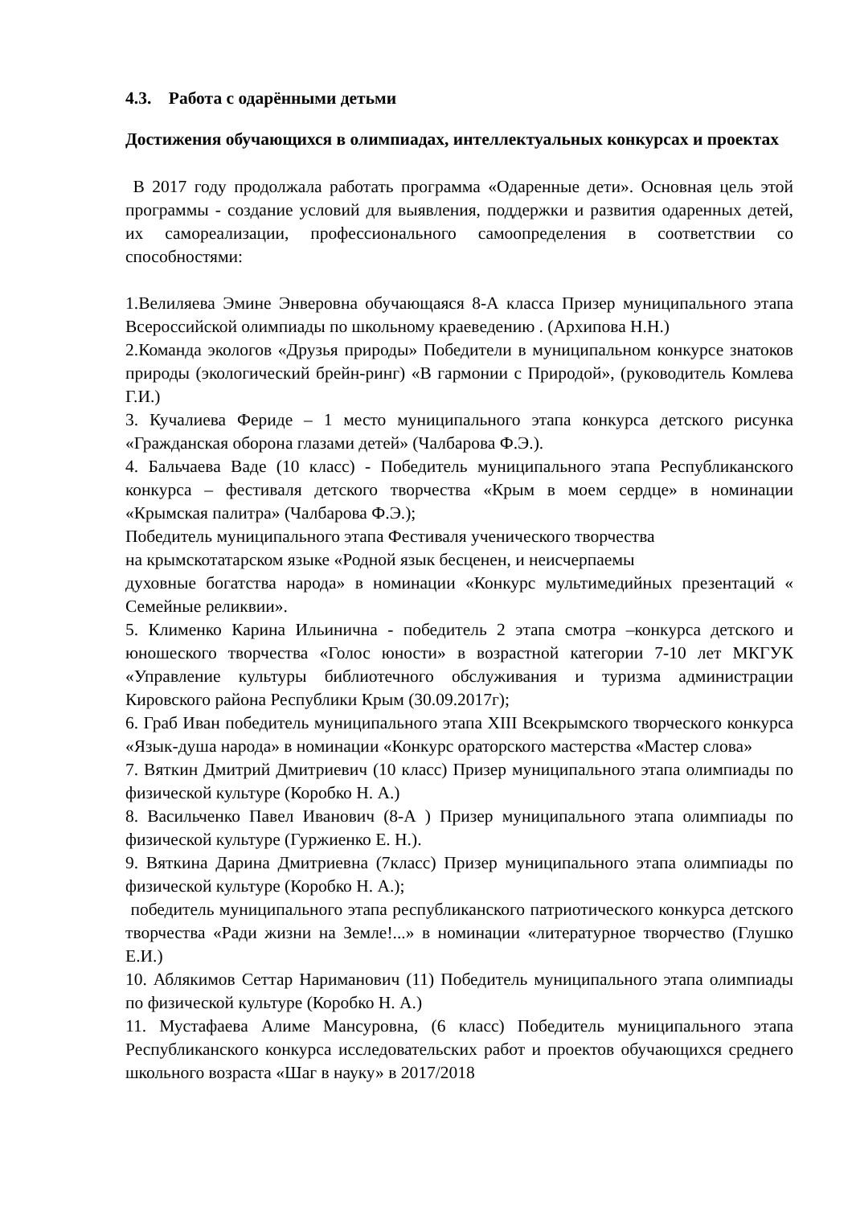4.3. Работа с одарёнными детьми
Достижения обучающихся в олимпиадах, интеллектуальных конкурсах и проектах
В 2017 году продолжала работать программа «Одаренные дети». Основная цель этой программы - создание условий для выявления, поддержки и развития одаренных детей, их самореализации, профессионального самоопределения в соответствии со способностями:
1.Велиляева Эмине Энверовна обучающаяся 8-А класса Призер муниципального этапа Всероссийской олимпиады по школьному краеведению . (Архипова Н.Н.)
2.Команда экологов «Друзья природы» Победители в муниципальном конкурсе знатоков природы (экологический брейн-ринг) «В гармонии с Природой», (руководитель Комлева Г.И.)
3. Кучалиева Фериде – 1 место муниципального этапа конкурса детского рисунка «Гражданская оборона глазами детей» (Чалбарова Ф.Э.).
4. Бальчаева Ваде (10 класс) - Победитель муниципального этапа Республиканского конкурса – фестиваля детского творчества «Крым в моем сердце» в номинации «Крымская палитра» (Чалбарова Ф.Э.);
Победитель муниципального этапа Фестиваля ученического творчества
на крымскотатарском языке «Родной язык бесценен, и неисчерпаемы
духовные богатства народа» в номинации «Конкурс мультимедийных презентаций « Семейные реликвии».
5. Клименко Карина Ильинична - победитель 2 этапа смотра –конкурса детского и юношеского творчества «Голос юности» в возрастной категории 7-10 лет МКГУК «Управление культуры библиотечного обслуживания и туризма администрации Кировского района Республики Крым (30.09.2017г);
6. Граб Иван победитель муниципального этапа XIII Всекрымского творческого конкурса «Язык-душа народа» в номинации «Конкурс ораторского мастерства «Мастер слова»
7. Вяткин Дмитрий Дмитриевич (10 класс) Призер муниципального этапа олимпиады по физической культуре (Коробко Н. А.)
8. Васильченко Павел Иванович (8-А ) Призер муниципального этапа олимпиады по физической культуре (Гуржиенко Е. Н.).
9. Вяткина Дарина Дмитриевна (7класс) Призер муниципального этапа олимпиады по физической культуре (Коробко Н. А.);
победитель муниципального этапа республиканского патриотического конкурса детского творчества «Ради жизни на Земле!...» в номинации «литературное творчество (Глушко Е.И.)
10. Аблякимов Сеттар Нариманович (11) Победитель муниципального этапа олимпиады по физической культуре (Коробко Н. А.)
11. Мустафаева Алиме Мансуровна, (6 класс) Победитель муниципального этапа Республиканского конкурса исследовательских работ и проектов обучающихся среднего школьного возраста «Шаг в науку» в 2017/2018